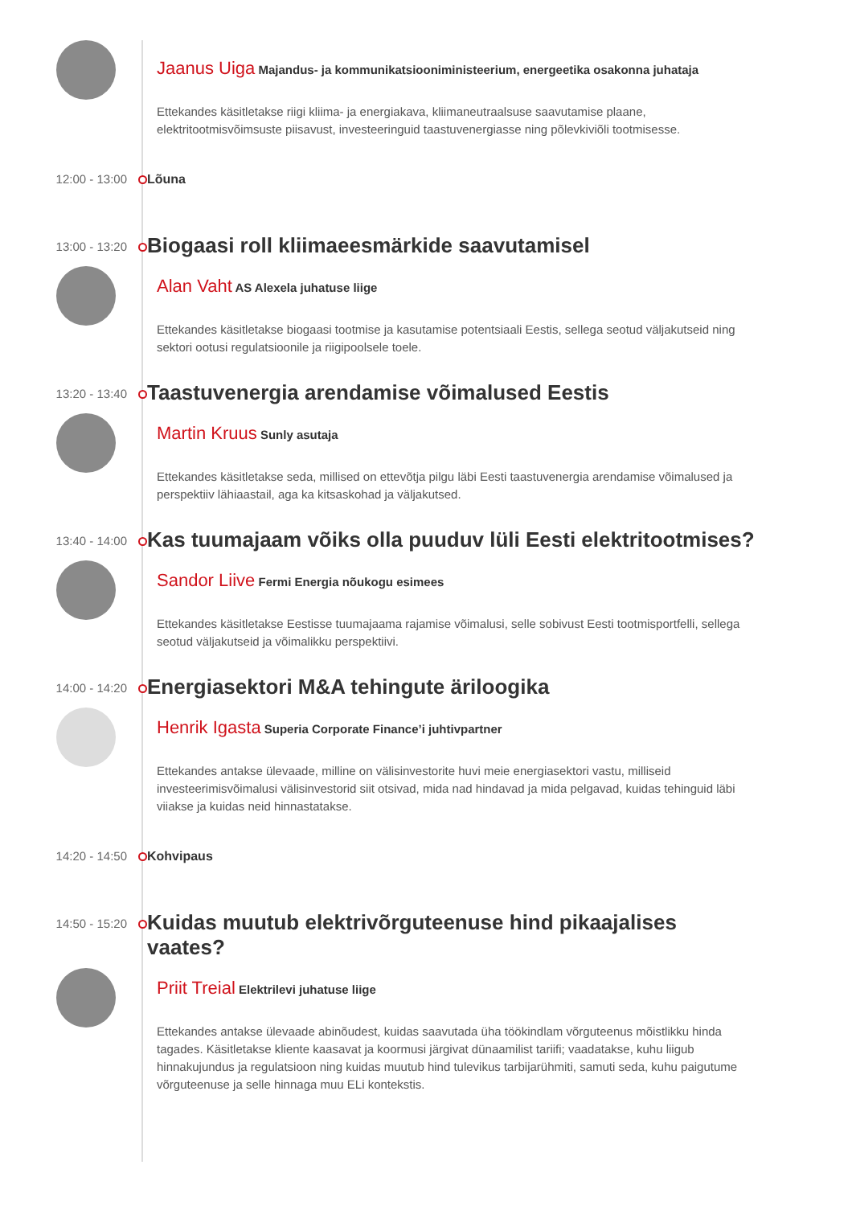Jaanus Uiga Majandus- ja kommunikatsiooniministeerium, energeetika osakonna juhataja
Ettekandes käsitletakse riigi kliima- ja energiakava, kliimaneutraalsuse saavutamise plaane, elektritootmisvõimsuste piisavust, investeeringuid taastuvenergiasse ning põlevkiviõli tootmisesse.
12:00 - 13:00 Lõuna
13:00 - 13:20
Biogaasi roll kliimaeesmärkide saavutamisel
Alan Vaht AS Alexela juhatuse liige
Ettekandes käsitletakse biogaasi tootmise ja kasutamise potentsiaali Eestis, sellega seotud väljakutseid ning sektori ootusi regulatsioonile ja riigipoolsele toele.
13:20 - 13:40
Taastuvenergia arendamise võimalused Eestis
Martin Kruus Sunly asutaja
Ettekandes käsitletakse seda, millised on ettevõtja pilgu läbi Eesti taastuvenergia arendamise võimalused ja perspektiiv lähiaastail, aga ka kitsaskohad ja väljakutsed.
13:40 - 14:00
Kas tuumajaam võiks olla puuduv lüli Eesti elektritootmises?
Sandor Liive Fermi Energia nõukogu esimees
Ettekandes käsitletakse Eestisse tuumajaama rajamise võimalusi, selle sobivust Eesti tootmisportfelli, sellega seotud väljakutseid ja võimalikku perspektiivi.
14:00 - 14:20
Energiasektori M&A tehingute äriloogika
Henrik Igasta Superia Corporate Finance’i juhtivpartner
Ettekandes antakse ülevaade, milline on välisinvestorite huvi meie energiasektori vastu, milliseid investeerimisvõimalusi välisinvestorid siit otsivad, mida nad hindavad ja mida pelgavad, kuidas tehinguid läbi viiakse ja kuidas neid hinnastatakse.
14:20 - 14:50 Kohvipaus
14:50 - 15:20
Kuidas muutub elektrivõrguteenuse hind pikaajalises vaates?
Priit Treial Elektrilevi juhatuse liige
Ettekandes antakse ülevaade abinõudest, kuidas saavutada üha töökindlam võrguteenus mõistlikku hinda tagades. Käsitletakse kliente kaasavat ja koormusi järgivat dünaamilist tariifi; vaadatakse, kuhu liigub hinnakujundus ja regulatsioon ning kuidas muutub hind tulevikus tarbijarühmiti, samuti seda, kuhu paigutume võrguteenuse ja selle hinnaga muu ELi kontekstis.